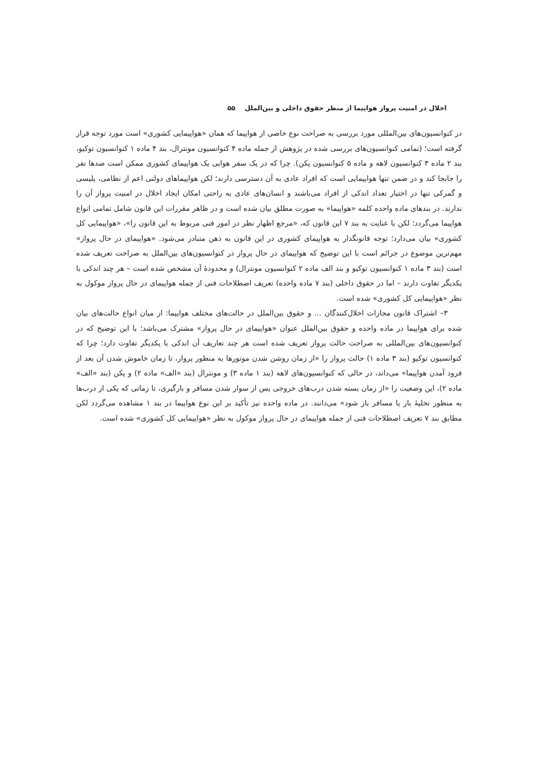اخلال در امنیت پرواز هواپیما از منظر حقوق داخلی و بین‌الملل ۵۵
در کنوانسیون‌های بین‌المللی مورد بررسی به صراحت نوع خاصی از هواپیما که همان «هواپیمایی کشوری» است مورد توجه قرار گرفته است؛ (تمامی کنوانسیون‌های بررسی شده در پژوهش از جمله ماده ۴ کنوانسیون مونترال، بند ۴ ماده ۱ کنوانسیون توکیو، بند ۲ ماده ۳ کنوانسیون لاهه و ماده ۵ کنوانسیون پکن). چرا که در یک سفر هوایی یک هواپیمای کشوری ممکن است صدها نفر را جابجا کند و در ضمن تنها هواپیمایی است که افراد عادی به آن دسترسی دارند؛ لکن هواپیماهای دولتی اعم از نظامی، پلیسی و گمرکی تنها در اختیار تعداد اندکی از افراد می‌باشند و انسان‌های عادی به راحتی امکان ایجاد اخلال در امنیت پرواز آن را ندارند. در بندهای ماده واحده کلمه «هواپیما» به صورت مطلق بیان شده است و در ظاهر مقررات این قانون شامل تمامی انواع هواپیما می‌گردد؛ لکن با عنایت به بند ۷ این قانون که، «مرجع اظهار نظر در امور فنی مربوط به این قانون را»، «هواپیمایی کل کشوری» بیان می‌دارد؛ توجه قانونگذار به هواپیمای کشوری در این قانون به ذهن متبادر می‌شود. «هواپیمای در حال پرواز» مهم‌ترین موضوع در جرائم است با این توضیح که هواپیمای در حال پرواز در کنوانسیون‌های بین‌الملل به صراحت تعریف شده است (بند ۳ ماده ۱ کنوانسیون توکیو و بند الف ماده ۲ کنوانسیون مونترال) و محدودهٔ آن مشخص شده است – هر چند اندکی با یکدیگر تفاوت دارند – اما در حقوق داخلی (بند ۷ ماده واحده) تعریف اصطلاحات فنی از جمله هواپیمای در حال پرواز موکول به نظر «هواپیمایی کل کشوری» شده است.
۳– اشتراک قانون مجازات اخلال‌کنندگان ... و حقوق بین‌الملل در حالت‌های مختلف هواپیما: از میان انواع حالت‌های بیان شده برای هواپیما در ماده واحده و حقوق بین‌الملل عنوان «هواپیمای در حال پرواز» مشترک می‌باشد؛ با این توضیح که در کنوانسیون‌های بین‌المللی به صراحت حالت پرواز تعریف شده است هر چند تعاریف آن اندکی با یکدیگر تفاوت دارد؛ چرا که کنوانسیون توکیو (بند ۳ ماده ۱) حالت پرواز را «از زمان روشن شدن موتورها به منظور پرواز، تا زمان خاموش شدن آن بعد از فرود آمدن هواپیما» می‌داند، در حالی که کنوانسیون‌های لاهه (بند ۱ ماده ۳) و مونترال (بند «الف» ماده ۲) و پکن (بند «الف» ماده ۲)، این وضعیت را «از زمان بسته شدن درب‌های خروجی پس از سوار شدن مسافر و بارگیری، تا زمانی که یکی از درب‌ها به منظور تخلیهٔ بار یا مسافر باز شود» می‌دانند. در ماده واحده نیز تأکید بر این نوع هواپیما در بند ۱ مشاهده می‌گردد لکن مطابق بند ۷ تعریف اصطلاحات فنی از جمله هواپیمای در حال پرواز موکول به نظر «هواپیمایی کل کشوری» شده است.